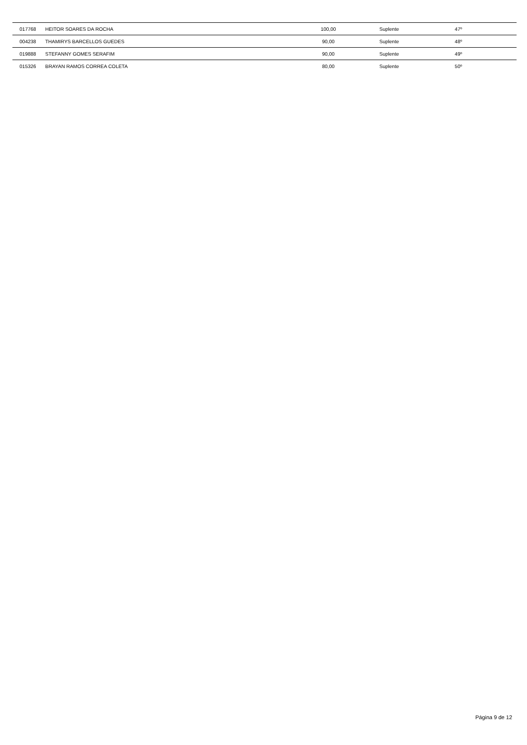| 017768 | HEITOR SOARES DA ROCHA | 100,00 | Suplente | 47º |
| 004238 | THAMIRYS BARCELLOS GUEDES | 90,00 | Suplente | 48º |
| 019888 | STEFANNY GOMES SERAFIM | 90,00 | Suplente | 49º |
| 015326 | BRAYAN RAMOS CORREA COLETA | 80,00 | Suplente | 50º |
Página 9 de 12